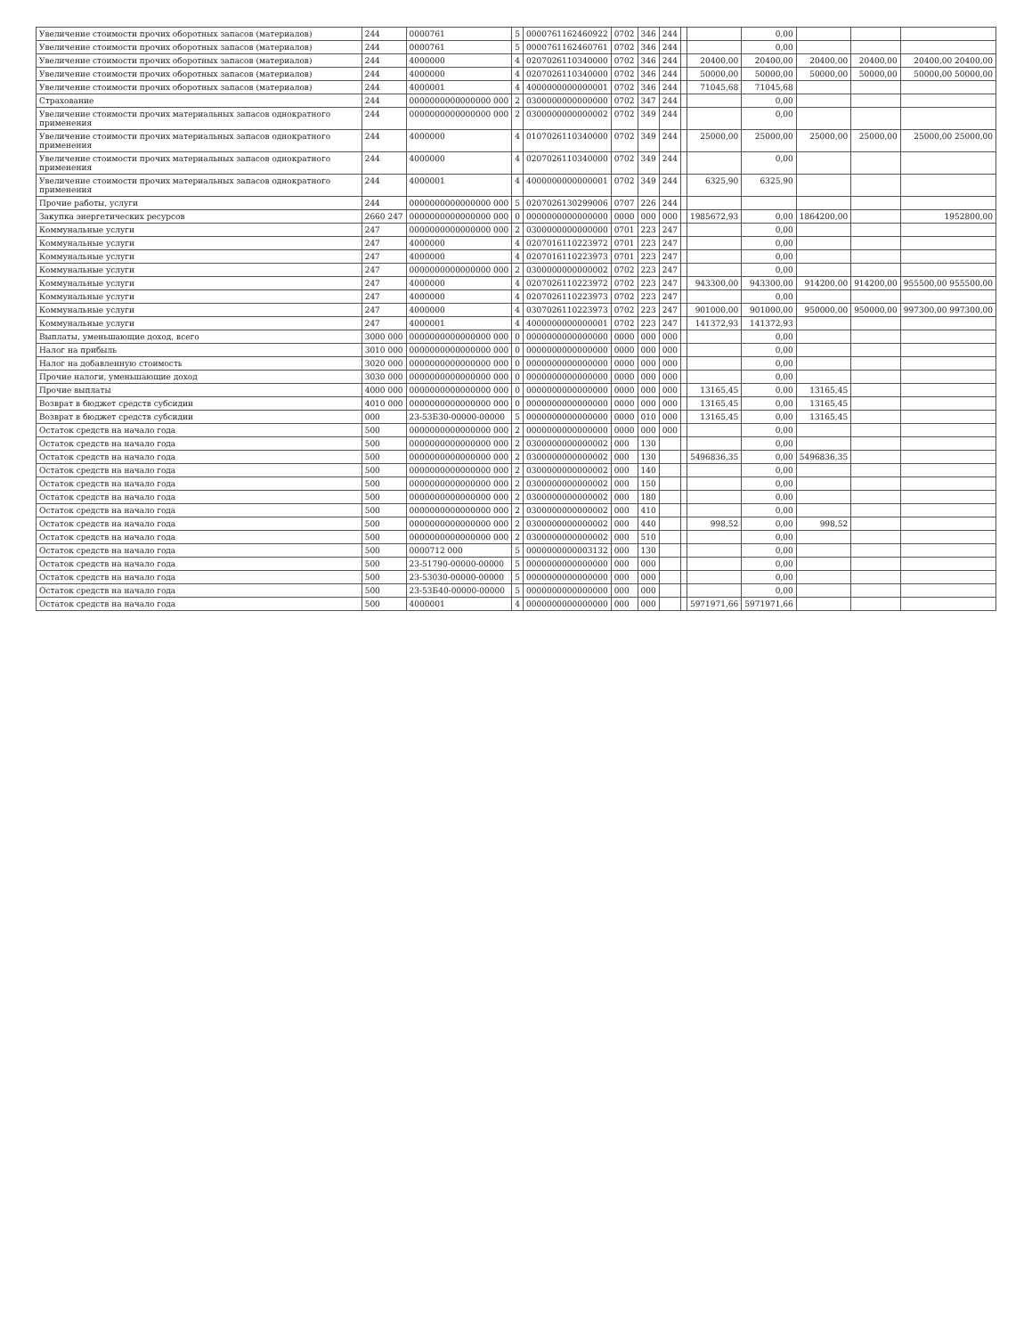| Увеличение стоимости прочих оборотных запасов (материалов) | 244 | 0000761 | 5 | 0000761162460922 | 0702 | 346 | 244 | | | 0,00 | | | |
| Увеличение стоимости прочих оборотных запасов (материалов) | 244 | 0000761 | 5 | 0000761162460761 | 0702 | 346 | 244 | | | 0,00 | | | |
| Увеличение стоимости прочих оборотных запасов (материалов) | 244 | 4000000 | 4 | 0207026110340000 | 0702 | 346 | 244 | | 20400,00 | 20400,00 | 20400,00 | 20400,00 | 20400,00 20400,00 |
| Увеличение стоимости прочих оборотных запасов (материалов) | 244 | 4000000 | 4 | 0207026110340000 | 0702 | 346 | 244 | | 50000,00 | 50000,00 | 50000,00 | 50000,00 | 50000,00 50000,00 |
| Увеличение стоимости прочих оборотных запасов (материалов) | 244 | 4000001 | 4 | 4000000000000001 | 0702 | 346 | 244 | | 71045,68 | 71045,68 | | | |
| Страхование | 244 | 0000000000000000 000 | 2 | 0300000000000000 | 0702 | 347 | 244 | | | 0,00 | | | |
| Увеличение стоимости прочих материальных запасов однократного применения | 244 | 0000000000000000 000 | 2 | 0300000000000002 | 0702 | 349 | 244 | | | 0,00 | | | |
| Увеличение стоимости прочих материальных запасов однократного применения | 244 | 4000000 | 4 | 0107026110340000 | 0702 | 349 | 244 | | 25000,00 | 25000,00 | 25000,00 | 25000,00 | 25000,00 25000,00 |
| Увеличение стоимости прочих материальных запасов однократного применения | 244 | 4000000 | 4 | 0207026110340000 | 0702 | 349 | 244 | | | 0,00 | | | |
| Увеличение стоимости прочих материальных запасов однократного применения | 244 | 4000001 | 4 | 4000000000000001 | 0702 | 349 | 244 | | 6325,90 | 6325,90 | | | |
| Прочие работы, услуги | 244 | 0000000000000000 000 | 5 | 0207026130299006 | 0707 | 226 | 244 | | | | | | |
| Закупка энергетических ресурсов | 2660 247 | 0000000000000000 000 | 0 | 0000000000000000 | 0000 | 000 | 000 | | 1985672,93 | 0,00 | 1864200,00 | | 1952800,00 |
| Коммунальные услуги | 247 | 0000000000000000 000 | 2 | 0300000000000000 | 0701 | 223 | 247 | | | 0,00 | | | |
| Коммунальные услуги | 247 | 4000000 | 4 | 0207016110223972 | 0701 | 223 | 247 | | | 0,00 | | | |
| Коммунальные услуги | 247 | 4000000 | 4 | 0207016110223973 | 0701 | 223 | 247 | | | 0,00 | | | |
| Коммунальные услуги | 247 | 0000000000000000 000 | 2 | 0300000000000002 | 0702 | 223 | 247 | | | 0,00 | | | |
| Коммунальные услуги | 247 | 4000000 | 4 | 0207026110223972 | 0702 | 223 | 247 | | 943300,00 | 943300,00 | 914200,00 | 914200,00 | 955500,00 955500,00 |
| Коммунальные услуги | 247 | 4000000 | 4 | 0207026110223973 | 0702 | 223 | 247 | | | 0,00 | | | |
| Коммунальные услуги | 247 | 4000000 | 4 | 0307026110223973 | 0702 | 223 | 247 | | 901000,00 | 901000,00 | 950000,00 | 950000,00 | 997300,00 997300,00 |
| Коммунальные услуги | 247 | 4000001 | 4 | 4000000000000001 | 0702 | 223 | 247 | | 141372,93 | 141372,93 | | | |
| Выплаты, уменьшающие доход, всего | 3000 000 | 0000000000000000 000 | 0 | 0000000000000000 | 0000 | 000 | 000 | | | 0,00 | | | |
| Налог на прибыль | 3010 000 | 0000000000000000 000 | 0 | 0000000000000000 | 0000 | 000 | 000 | | | 0,00 | | | |
| Налог на добавленную стоимость | 3020 000 | 0000000000000000 000 | 0 | 0000000000000000 | 0000 | 000 | 000 | | | 0,00 | | | |
| Прочие налоги, уменьшающие доход | 3030 000 | 0000000000000000 000 | 0 | 0000000000000000 | 0000 | 000 | 000 | | | 0,00 | | | |
| Прочие выплаты | 4000 000 | 0000000000000000 000 | 0 | 0000000000000000 | 0000 | 000 | 000 | | 13165,45 | 0,00 | 13165,45 | | |
| Возврат в бюджет средств субсидии | 4010 000 | 0000000000000000 000 | 0 | 0000000000000000 | 0000 | 000 | 000 | | 13165,45 | 0,00 | 13165,45 | | |
| Возврат в бюджет средств субсидии | 000 | 23-53Б30-00000-00000 | 5 | 0000000000000000 | 0000 | 010 | 000 | | 13165,45 | 0,00 | 13165,45 | | |
| Остаток средств на начало года | 500 | 0000000000000000 000 | 2 | 0000000000000000 | 0000 | 000 | 000 | | | 0,00 | | | |
| Остаток средств на начало года | 500 | 0000000000000000 000 | 2 | 0300000000000002 | 000 | 130 | | | | 0,00 | | | |
| Остаток средств на начало года | 500 | 0000000000000000 000 | 2 | 0300000000000002 | 000 | 130 | | | 5496836,35 | 0,00 | 5496836,35 | | |
| Остаток средств на начало года | 500 | 0000000000000000 000 | 2 | 0300000000000002 | 000 | 140 | | | | 0,00 | | | |
| Остаток средств на начало года | 500 | 0000000000000000 000 | 2 | 0300000000000002 | 000 | 150 | | | | 0,00 | | | |
| Остаток средств на начало года | 500 | 0000000000000000 000 | 2 | 0300000000000002 | 000 | 180 | | | | 0,00 | | | |
| Остаток средств на начало года | 500 | 0000000000000000 000 | 2 | 0300000000000002 | 000 | 410 | | | | 0,00 | | | |
| Остаток средств на начало года | 500 | 0000000000000000 000 | 2 | 0300000000000002 | 000 | 440 | | | 998,52 | 0,00 | 998,52 | | |
| Остаток средств на начало года | 500 | 0000000000000000 000 | 2 | 0300000000000002 | 000 | 510 | | | | 0,00 | | | |
| Остаток средств на начало года | 500 | 0000712 000 | 5 | 0000000000003132 | 000 | 130 | | | | 0,00 | | | |
| Остаток средств на начало года | 500 | 23-51790-00000-00000 | 5 | 0000000000000000 | 000 | 000 | | | | 0,00 | | | |
| Остаток средств на начало года | 500 | 23-53030-00000-00000 | 5 | 0000000000000000 | 000 | 000 | | | | 0,00 | | | |
| Остаток средств на начало года | 500 | 23-53Б40-00000-00000 | 5 | 0000000000000000 | 000 | 000 | | | | 0,00 | | | |
| Остаток средств на начало года | 500 | 4000001 | 4 | 0000000000000000 | 000 | 000 | | | 5971971,66 | 5971971,66 | | | |